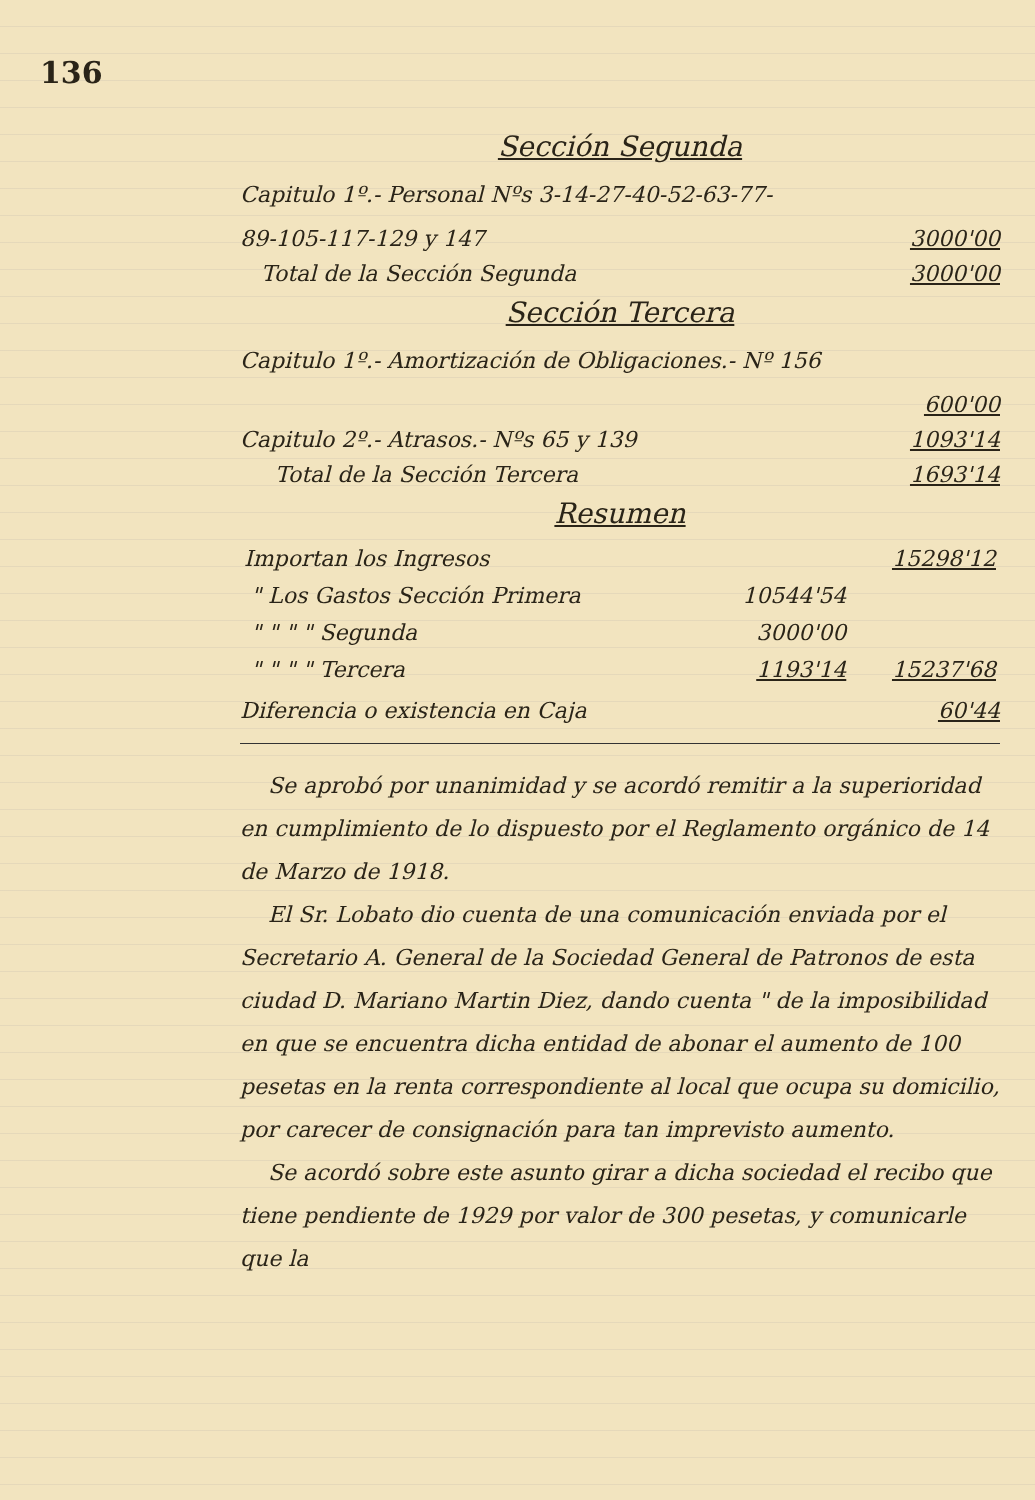136
Sección Segunda
Capitulo 1º.- Personal Nºs 3-14-27-40-52-63-77-
89-105-117-129 y 147 3000'00
Total de la Sección Segunda 3000'00
Sección Tercera
Capitulo 1º.- Amortización de Obligaciones.- Nº 156
600'00
Capitulo 2º.- Atrasos.- Nºs 65 y 139 1093'14
Total de la Sección Tercera 1693'14
Resumen
| Importan los Ingresos | | 15298'12 |
| " Los Gastos Sección Primera | 10544'54 | |
| " " " " Segunda | 3000'00 | |
| " " " " Tercera | 1193'14 | 15237'68 |
Diferencia o existencia en Caja 60'44
Se aprobó por unanimidad y se acordó remitir a la superioridad en cumplimiento de lo dispuesto por el Reglamento orgánico de 14 de Marzo de 1918.
El Sr. Lobato dio cuenta de una comunicación enviada por el Secretario A. General de la Sociedad General de Patronos de esta ciudad D. Mariano Martin Diez, dando cuenta " de la imposibilidad en que se encuentra dicha entidad de abonar el aumento de 100 pesetas en la renta correspondiente al local que ocupa su domicilio, por carecer de consignación para tan imprevisto aumento.
Se acordó sobre este asunto girar a dicha sociedad el recibo que tiene pendiente de 1929 por valor de 300 pesetas, y comunicarle que la